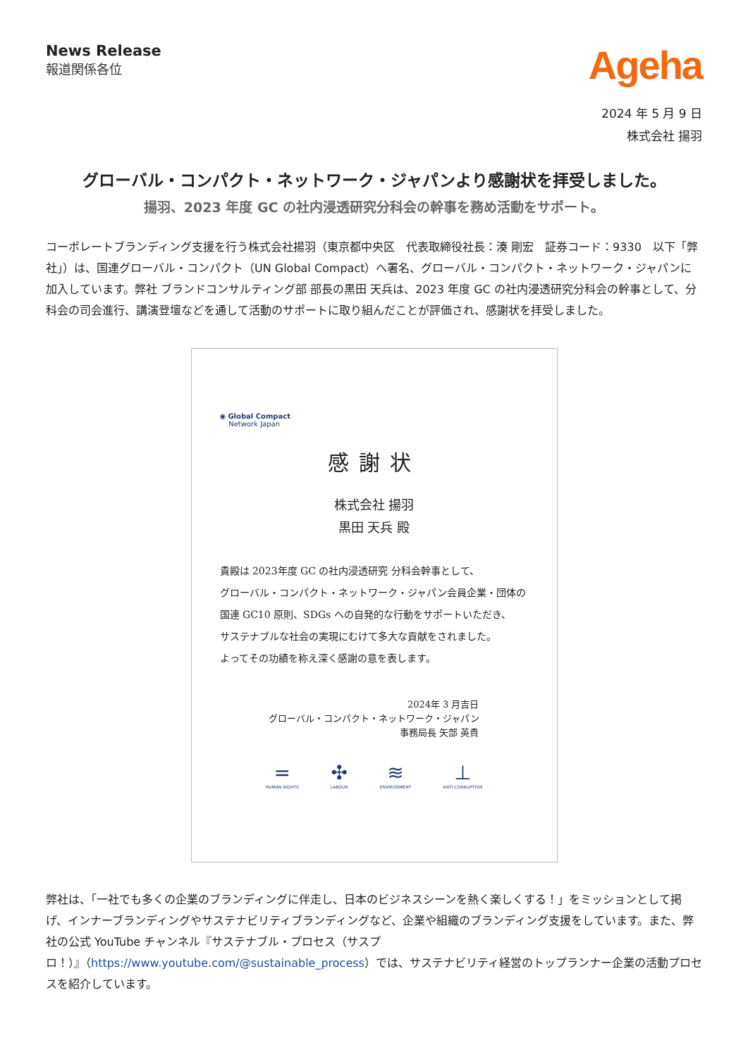News Release
報道関係各位
Ageha
2024 年 5 月 9 日
株式会社 揚羽
グローバル・コンパクト・ネットワーク・ジャパンより感謝状を拝受しました。
揚羽、2023 年度 GC の社内浸透研究分科会の幹事を務め活動をサポート。
コーポレートブランディング支援を行う株式会社揚羽（東京都中央区　代表取締役社長：湊 剛宏　証券コード：9330　以下「弊社」）は、国連グローバル・コンパクト（UN Global Compact）へ署名、グローバル・コンパクト・ネットワーク・ジャパンに加入しています。弊社 ブランドコンサルティング部 部長の黒田 天兵は、2023 年度 GC の社内浸透研究分科会の幹事として、分科会の司会進行、講演登壇などを通して活動のサポートに取り組んだことが評価され、感謝状を拝受しました。
◉ Global Compact
Network Japan
感謝状
株式会社 揚羽
黒田 天兵 殿
貴殿は 2023年度 GC の社内浸透研究 分科会幹事として、
グローバル・コンパクト・ネットワーク・ジャパン会員企業・団体の
国連 GC10 原則、SDGs への自発的な行動をサポートいただき、
サステナブルな社会の実現にむけて多大な貢献をされました。
よってその功績を称え深く感謝の意を表します。
2024年 3 月吉日
グローバル・コンパクト・ネットワーク・ジャパン
事務局長 矢部 英貴
=
HUMAN RIGHTS
✣
LABOUR
≋
ENVIRONMENT
⊥
ANTI-CORRUPTION
弊社は、「一社でも多くの企業のブランディングに伴走し、日本のビジネスシーンを熱く楽しくする！」をミッションとして掲げ、インナーブランディングやサステナビリティブランディングなど、企業や組織のブランディング支援をしています。また、弊社の公式 YouTube チャンネル『サステナブル・プロセス（サスプロ！）』（https://www.youtube.com/@sustainable_process）では、サステナビリティ経営のトップランナー企業の活動プロセスを紹介しています。